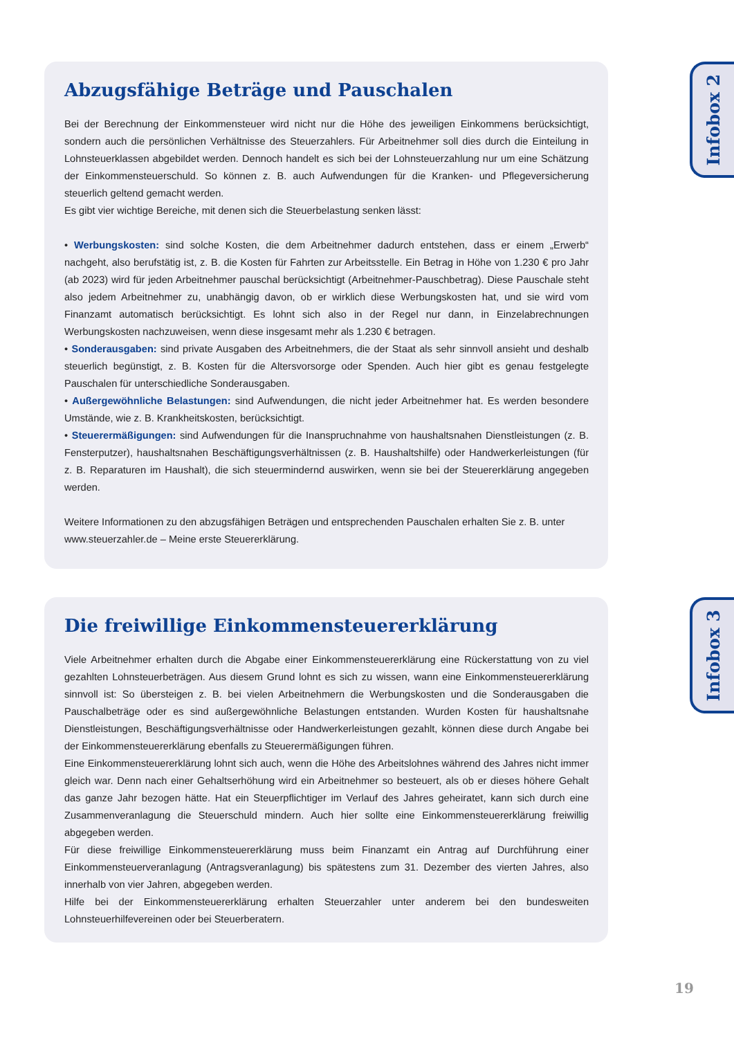Abzugsfähige Beträge und Pauschalen
Bei der Berechnung der Einkommensteuer wird nicht nur die Höhe des jeweiligen Einkommens berücksichtigt, sondern auch die persönlichen Verhältnisse des Steuerzahlers. Für Arbeitnehmer soll dies durch die Einteilung in Lohnsteuerklassen abgebildet werden. Dennoch handelt es sich bei der Lohnsteuerzahlung nur um eine Schätzung der Einkommensteuerschuld. So können z. B. auch Aufwendungen für die Kranken- und Pflegeversicherung steuerlich geltend gemacht werden.
Es gibt vier wichtige Bereiche, mit denen sich die Steuerbelastung senken lässt:
• Werbungskosten: sind solche Kosten, die dem Arbeitnehmer dadurch entstehen, dass er einem „Erwerb“ nachgeht, also berufstätig ist, z. B. die Kosten für Fahrten zur Arbeitsstelle. Ein Betrag in Höhe von 1.230 € pro Jahr (ab 2023) wird für jeden Arbeitnehmer pauschal berücksichtigt (Arbeitnehmer-Pauschbetrag). Diese Pauschale steht also jedem Arbeitnehmer zu, unabhängig davon, ob er wirklich diese Werbungskosten hat, und sie wird vom Finanzamt automatisch berücksichtigt. Es lohnt sich also in der Regel nur dann, in Einzelabrechnungen Werbungskosten nachzuweisen, wenn diese insgesamt mehr als 1.230 € betragen.
• Sonderausgaben: sind private Ausgaben des Arbeitnehmers, die der Staat als sehr sinnvoll ansieht und deshalb steuerlich begünstigt, z. B. Kosten für die Altersvorsorge oder Spenden. Auch hier gibt es genau festgelegte Pauschalen für unterschiedliche Sonderausgaben.
• Außergewöhnliche Belastungen: sind Aufwendungen, die nicht jeder Arbeitnehmer hat. Es werden besondere Umstände, wie z. B. Krankheitskosten, berücksichtigt.
• Steuerermäßigungen: sind Aufwendungen für die Inanspruchnahme von haushaltsnahen Dienstleistungen (z. B. Fensterputzer), haushaltsnahen Beschäftigungsverhältnissen (z. B. Haushaltshilfe) oder Handwerkerleistungen (für z. B. Reparaturen im Haushalt), die sich steuermindernd auswirken, wenn sie bei der Steuererklärung angegeben werden.
Weitere Informationen zu den abzugsfähigen Beträgen und entsprechenden Pauschalen erhalten Sie z. B. unter www.steuerzahler.de – Meine erste Steuererklärung.
Infobox 2
Die freiwillige Einkommensteuererklärung
Viele Arbeitnehmer erhalten durch die Abgabe einer Einkommensteuererklärung eine Rückerstattung von zu viel gezahlten Lohnsteuerbeträgen. Aus diesem Grund lohnt es sich zu wissen, wann eine Einkommensteuererklärung sinnvoll ist: So übersteigen z. B. bei vielen Arbeitnehmern die Werbungskosten und die Sonderausgaben die Pauschalbeträge oder es sind außergewöhnliche Belastungen entstanden. Wurden Kosten für haushaltsnahe Dienstleistungen, Beschäftigungsverhältnisse oder Handwerkerleistungen gezahlt, können diese durch Angabe bei der Einkommensteuererklärung ebenfalls zu Steuerermäßigungen führen.
Eine Einkommensteuererklärung lohnt sich auch, wenn die Höhe des Arbeitslohnes während des Jahres nicht immer gleich war. Denn nach einer Gehaltserhöhung wird ein Arbeitnehmer so besteuert, als ob er dieses höhere Gehalt das ganze Jahr bezogen hätte. Hat ein Steuerpflichtiger im Verlauf des Jahres geheiratet, kann sich durch eine Zusammenveranlagung die Steuerschuld mindern. Auch hier sollte eine Einkommensteuererklärung freiwillig abgegeben werden.
Für diese freiwillige Einkommensteuererklärung muss beim Finanzamt ein Antrag auf Durchführung einer Einkommensteuerveranlagung (Antragsveranlagung) bis spätestens zum 31. Dezember des vierten Jahres, also innerhalb von vier Jahren, abgegeben werden.
Hilfe bei der Einkommensteuererklärung erhalten Steuerzahler unter anderem bei den bundesweiten Lohnsteuerhilfevereinen oder bei Steuerberatern.
Infobox 3
19